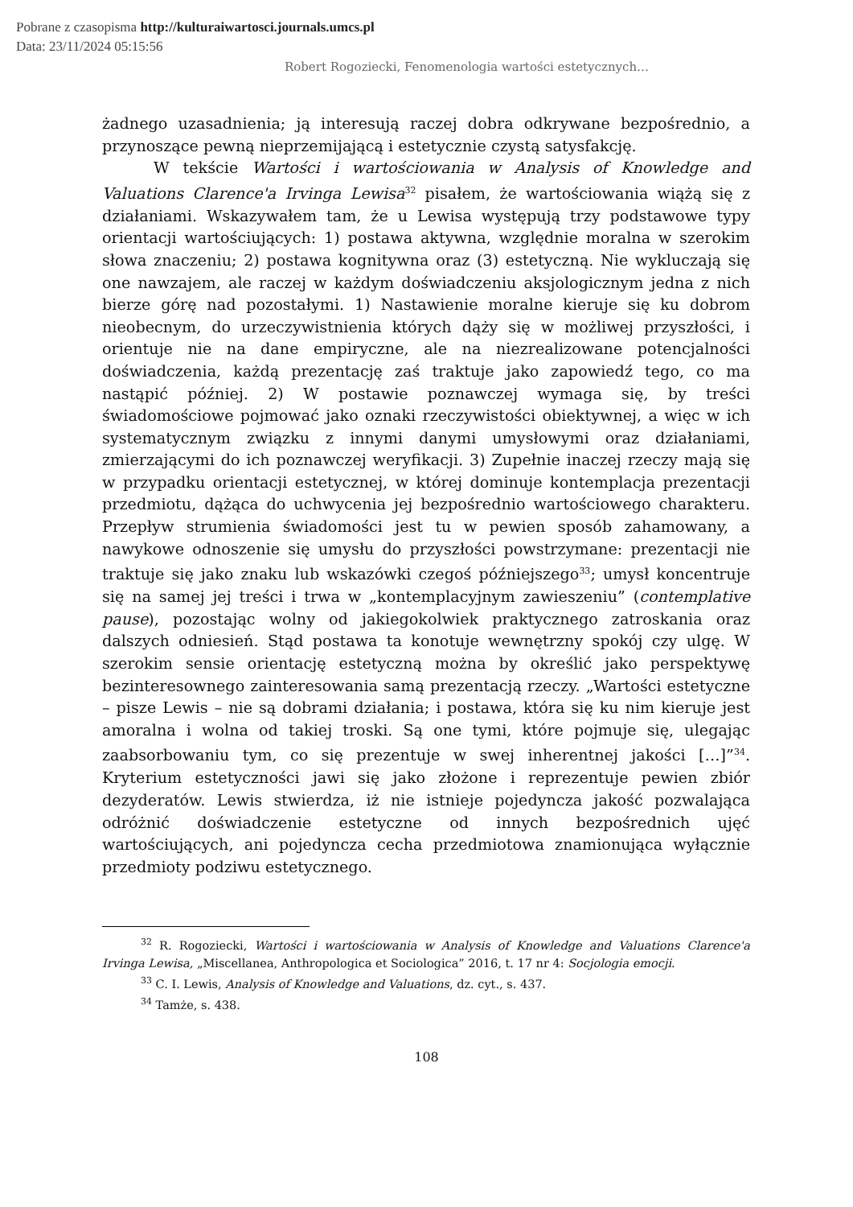Pobrane z czasopisma http://kulturaiwartosci.journals.umcs.pl
Data: 23/11/2024 05:15:56
Robert Rogoziecki, Fenomenologia wartości estetycznych…
żadnego uzasadnienia; ją interesują raczej dobra odkrywane bezpośrednio, a przynoszące pewną nieprzemijającą i estetycznie czystą satysfakcję.
W tekście Wartości i wartościowania w Analysis of Knowledge and Valuations Clarence'a Irvinga Lewisa<sup>32</sup> pisałem, że wartościowania wiążą się z działaniami. Wskazywałem tam, że u Lewisa występują trzy podstawowe typy orientacji wartościujących: 1) postawa aktywna, względnie moralna w szerokim słowa znaczeniu; 2) postawa kognitywna oraz (3) estetyczną. Nie wykluczają się one nawzajem, ale raczej w każdym doświadczeniu aksjologicznym jedna z nich bierze górę nad pozostałymi. 1) Nastawienie moralne kieruje się ku dobrom nieobecnym, do urzeczywistnienia których dąży się w możliwej przyszłości, i orientuje nie na dane empiryczne, ale na niezrealizowane potencjalności doświadczenia, każdą prezentację zaś traktuje jako zapowiedź tego, co ma nastąpić później. 2) W postawie poznawczej wymaga się, by treści świadomościowe pojmować jako oznaki rzeczywistości obiektywnej, a więc w ich systematycznym związku z innymi danymi umysłowymi oraz działaniami, zmierzającymi do ich poznawczej weryfikacji. 3) Zupełnie inaczej rzeczy mają się w przypadku orientacji estetycznej, w której dominuje kontemplacja prezentacji przedmiotu, dążąca do uchwycenia jej bezpośrednio wartościowego charakteru. Przepływ strumienia świadomości jest tu w pewien sposób zahamowany, a nawykowe odnoszenie się umysłu do przyszłości powstrzymane: prezentacji nie traktuje się jako znaku lub wskazówki czegoś późniejszego<sup>33</sup>; umysł koncentruje się na samej jej treści i trwa w „kontemplacyjnym zawieszeniu” (contemplative pause), pozostając wolny od jakiegokolwiek praktycznego zatroskania oraz dalszych odniesień. Stąd postawa ta konotuje wewnętrzny spokój czy ulgę. W szerokim sensie orientację estetyczną można by określić jako perspektywę bezinteresownego zainteresowania samą prezentacją rzeczy. „Wartości estetyczne – pisze Lewis – nie są dobrami działania; i postawa, która się ku nim kieruje jest amoralna i wolna od takiej troski. Są one tymi, które pojmuje się, ulegając zaabsorbowaniu tym, co się prezentuje w swej inherentnej jakości […]”<sup>34</sup>. Kryterium estetyczności jawi się jako złożone i reprezentuje pewien zbiór dezyderatów. Lewis stwierdza, iż nie istnieje pojedyncza jakość pozwalająca odróżnić doświadczenie estetyczne od innych bezpośrednich ujęć wartościujących, ani pojedyncza cecha przedmiotowa znamionująca wyłącznie przedmioty podziwu estetycznego.
<sup>32</sup> R. Rogoziecki, Wartości i wartościowania w Analysis of Knowledge and Valuations Clarence'a Irvinga Lewisa, „Miscellanea, Anthropologica et Sociologica” 2016, t. 17 nr 4: Socjologia emocji.
<sup>33</sup> C. I. Lewis, Analysis of Knowledge and Valuations, dz. cyt., s. 437.
<sup>34</sup> Tamże, s. 438.
108